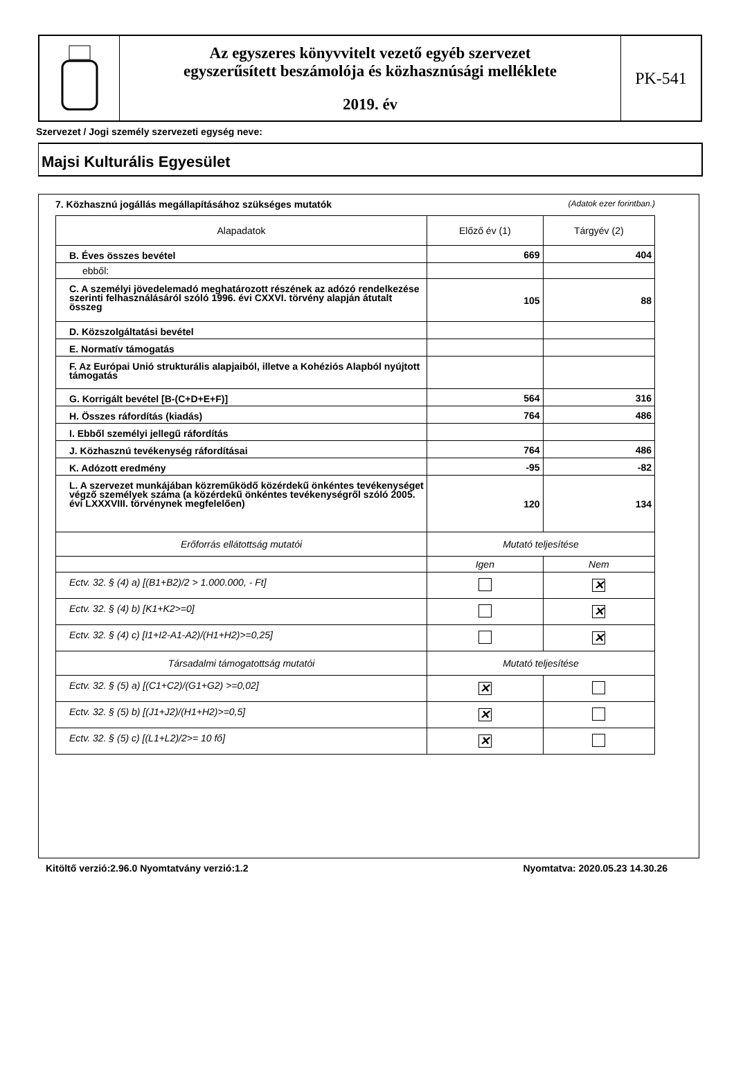Az egyszeres könyvvitelt vezető egyéb szervezet
egyszerűsített beszámolója és közhasznúsági melléklete
2019. év
PK-541
Szervezet / Jogi személy szervezeti egység neve:
Majsi Kulturális Egyesület
7. Közhasznú jogállás megállapításához szükséges mutatók (Adatok ezer forintban.)
| Alapadatok | Előző év (1) | Tárgyév (2) |
| --- | --- | --- |
| B. Éves összes bevétel | 669 | 404 |
| ebből: | | |
| C. A személyi jövedelemadó meghatározott részének az adózó rendelkezése szerinti felhasználásáról szóló 1996. évi CXXVI. törvény alapján átutalt összeg | 105 | 88 |
| D. Közszolgáltatási bevétel | | |
| E. Normatív támogatás | | |
| F. Az Európai Unió strukturális alapjaiból, illetve a Kohéziós Alapból nyújtott támogatás | | |
| G. Korrigált bevétel [B-(C+D+E+F)] | 564 | 316 |
| H. Összes ráfordítás (kiadás) | 764 | 486 |
| I. Ebből személyi jellegű ráfordítás | | |
| J. Közhasznú tevékenység ráfordításai | 764 | 486 |
| K. Adózott eredmény | -95 | -82 |
| L. A szervezet munkájában közreműködő közérdekű önkéntes tevékenységet végző személyek száma (a közérdekű önkéntes tevékenységről szóló 2005. évi LXXXVIII. törvénynek megfelelően) | 120 | 134 |
| Erőforrás ellátottság mutatói | Mutató teljesítése | |
| | Igen | Nem |
| Ectv. 32. § (4) a) [(B1+B2)/2 > 1.000.000, - Ft] | | ✕ |
| Ectv. 32. § (4) b) [K1+K2>=0] | | ✕ |
| Ectv. 32. § (4) c) [I1+I2-A1-A2)/(H1+H2)>=0,25] | | ✕ |
| Társadalmi támogatottság mutatói | Mutató teljesítése | |
| Ectv. 32. § (5) a) [(C1+C2)/(G1+G2) >=0,02] | ✕ | |
| Ectv. 32. § (5) b) [(J1+J2)/(H1+H2)>=0,5] | ✕ | |
| Ectv. 32. § (5) c) [(L1+L2)/2>= 10 fő] | ✕ | |
Kitöltő verzió:2.96.0 Nyomtatvány verzió:1.2 Nyomtatva: 2020.05.23 14.30.26